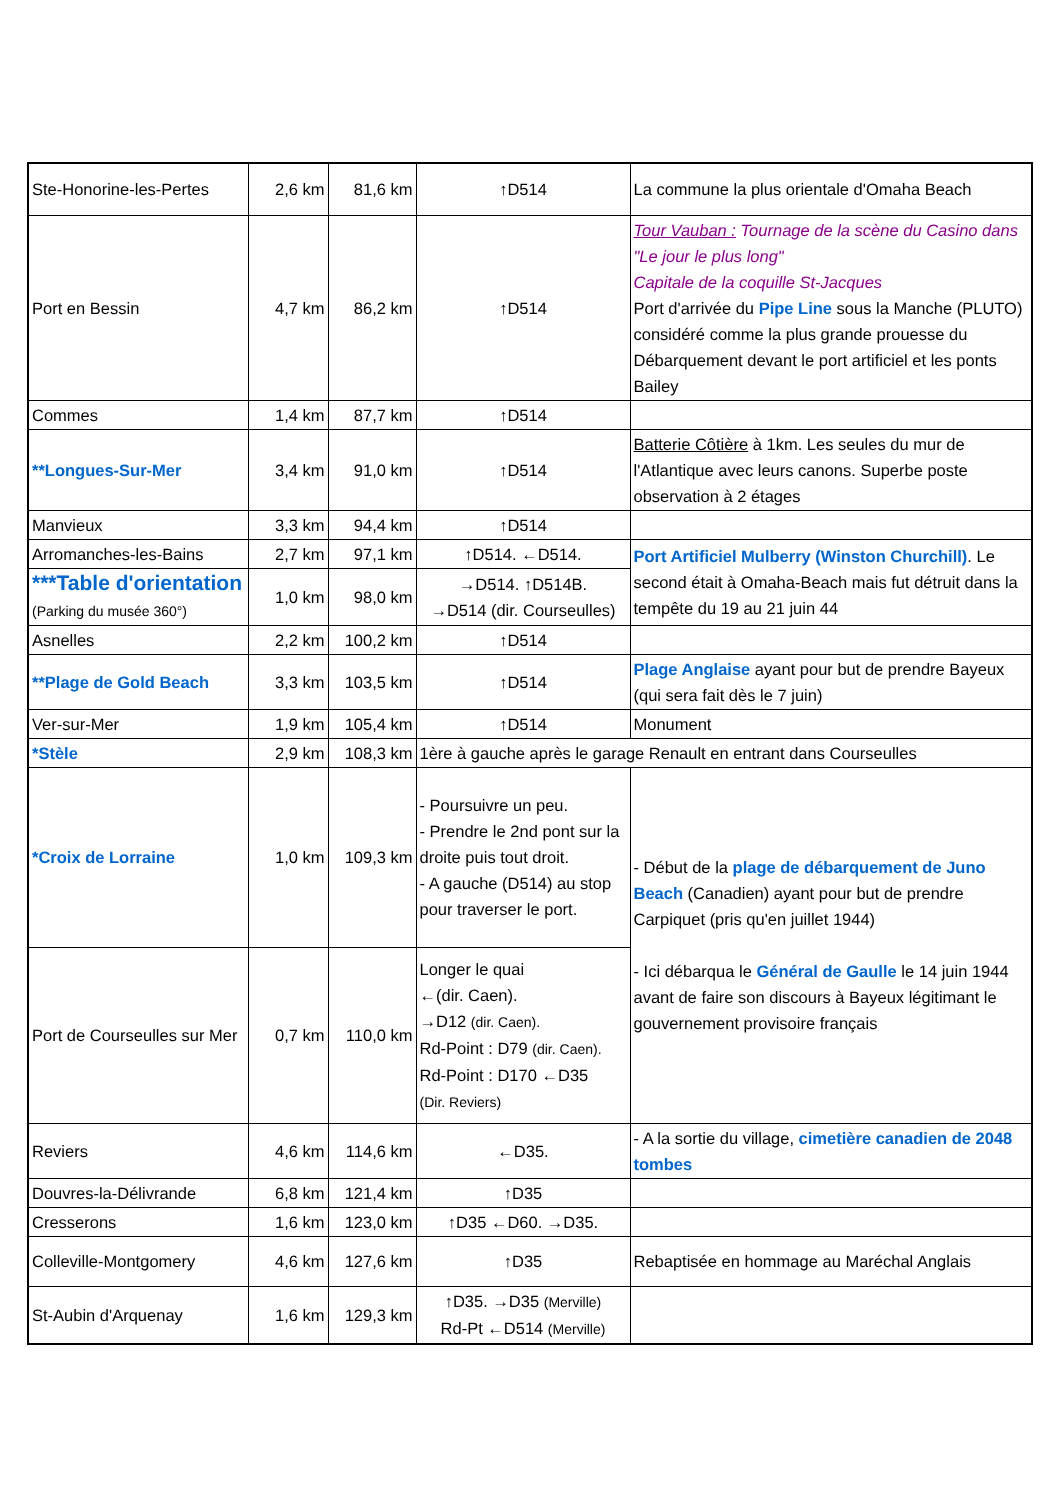| Ste-Honorine-les-Pertes | 2,6 km | 81,6 km | ↑D514 | La commune la plus orientale d'Omaha Beach |
| Port en Bessin | 4,7 km | 86,2 km | ↑D514 | Tour Vauban : Tournage de la scène du Casino dans "Le jour le plus long" Capitale de la coquille St-Jacques Port d'arrivée du Pipe Line sous la Manche (PLUTO) considéré comme la plus grande prouesse du Débarquement devant le port artificiel et les ponts Bailey |
| Commes | 1,4 km | 87,7 km | ↑D514 | |
| **Longues-Sur-Mer | 3,4 km | 91,0 km | ↑D514 | Batterie Côtière à 1km. Les seules du mur de l'Atlantique avec leurs canons. Superbe poste observation à 2 étages |
| Manvieux | 3,3 km | 94,4 km | ↑D514 | |
| Arromanches-les-Bains | 2,7 km | 97,1 km | ↑D514. ←D514. | Port Artificiel Mulberry (Winston Churchill) . Le second était à Omaha-Beach mais fut détruit dans la tempête du 19 au 21 juin 44 |
| ***Table d'orientation (Parking du musée 360°) | 1,0 km | 98,0 km | →D514. ↑D514B. →D514 (dir. Courseulles) | |
| Asnelles | 2,2 km | 100,2 km | ↑D514 | |
| **Plage de Gold Beach | 3,3 km | 103,5 km | ↑D514 | Plage Anglaise ayant pour but de prendre Bayeux (qui sera fait dès le 7 juin) |
| Ver-sur-Mer | 1,9 km | 105,4 km | ↑D514 | Monument |
| *Stèle | 2,9 km | 108,3 km | 1ère à gauche après le garage Renault en entrant dans Courseulles | |
| *Croix de Lorraine | 1,0 km | 109,3 km | - Poursuivre un peu. - Prendre le 2nd pont sur la droite puis tout droit. - A gauche (D514) au stop pour traverser le port. | - Début de la plage de débarquement de Juno Beach (Canadien) ayant pour but de prendre Carpiquet (pris qu'en juillet 1944) - Ici débarqua le Général de Gaulle le 14 juin 1944 avant de faire son discours à Bayeux légitimant le gouvernement provisoire français |
| Port de Courseulles sur Mer | 0,7 km | 110,0 km | Longer le quai ←(dir. Caen). →D12 (dir. Caen). Rd-Point : D79 (dir. Caen). Rd-Point : D170 ←D35 (Dir. Reviers) | |
| Reviers | 4,6 km | 114,6 km | ←D35. | - A la sortie du village, cimetière canadien de 2048 tombes |
| Douvres-la-Délivrande | 6,8 km | 121,4 km | ↑D35 | |
| Cresserons | 1,6 km | 123,0 km | ↑D35 ←D60. →D35. | |
| Colleville-Montgomery | 4,6 km | 127,6 km | ↑D35 | Rebaptisée en hommage au Maréchal Anglais |
| St-Aubin d'Arquenay | 1,6 km | 129,3 km | ↑D35. →D35 (Merville) Rd-Pt ←D514 (Merville) | |